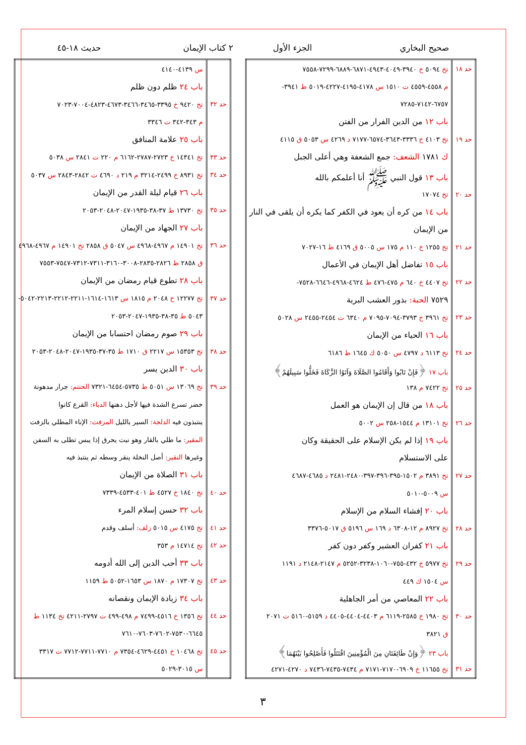صحيح البخاري الجزء الأول ٢ كتاب الإيمان حديث ١٨-٤٥
| حد ١٨ | تخ ٥٠٩٤ خ ٣٩٤٠-٤٠٤٩-٤٩٤٣-٦٨٧١-٦٨٨٩-٧٢٩٩-٧٥٥٨ |
| | م ٤٥٥٨-٤٥٥٩ ت ١٥١٠ س ٤١٧٨-٤١٩٥-٤٢٢٧-٥٠١٩ ط ٣٩٤١- |
| | ٦٧٥٧-٧١٤٢-٧٢٨٥ |
| | باب ١٢ من الدين الفرار من الفتن |
| حد ١٩ | تخ ٤١٠٣ خ ٣٣٣٦-٣٦٤٣-٦٥٧٤-٧١٧٧ د ٤٢٦٩ س ٥٠٥٣ ق ٤١١٥ |
| | ك ١٧٨١ الشعف: جمع الشعفة وهي أعلى الجبل |
| | باب ١٣ قول النبي ﷺ أنا أعلمكم بالله |
| حد ٢٠ | تخ ١٧٠٧٤ |
| | باب ١٤ من كره أن يعود في الكفر كما يكره أن يلقى في النار |
| | من الإيمان |
| حد ٢١ | تخ ١٢٥٥ خ ١١٠ م ١٧٥ س ٥٠٠٥ ق ٤١٦٩ ط ١٦-٧٠٢٧ |
| | باب ١٥ تفاضل أهل الإيمان في الأعمال |
| حد ٢٢ | تخ ٤٤٠٧ خ ٦٤٠ م ٤٧٥-٤٧٦ ط ٤٦٢٤-٤٩٦٨-٦٦٤٦-٧٥٢٨- |
| | ٧٥٢٩ الحبة: بذور العشب البرية |
| حد ٢٣ | تخ ٣٩٦١ خ ٣٧٩٣-٧٠٩٤-٧٠٩٥ م ٦٣٤٠ ت ٢٤٥٤-٢٤٥٥ س ٥٠٢٨ |
| | باب ١٦ الحياء من الإيمان |
| حد ٢٤ | تخ ٦١١٣ د ٤٧٩٧ س ٥٠٥٠ ك ١٦٤٥ ط ٦١٨٦ |
| | باب ١٧ ﴿فَإِنْ تَابُوا وَأَقَامُوا الصَّلَاةَ وَآتَوُا الزَّكَاةَ فَخَلُّوا سَبِيلَهُمْ﴾ |
| حد ٢٥ | تخ ٧٤٢٢ م ١٣٨ |
| | باب ١٨ من قال إن الإيمان هو العمل |
| حد ٢٦ | تخ ١٣١٠١ م ١٥٤٤-٢٥٨ س ٥٠٠٢ |
| | باب ١٩ إذا لم يكن الإسلام على الحقيقة وكان |
| | على الاستسلام |
| حد ٢٧ | تخ ٣٨٩١ م ١٥٠٢-٣٩٥-٣٩٦-٣٩٧-٢٤٨٠-٢٤٨١ د ٤٦٨٥-٤٦٨٧ |
| | س ٥٠٠٩-٥٠١٠ |
| | باب ٢٠ إفشاء السلام من الإسلام |
| حد ٢٨ | تخ ٨٩٢٧ م ١٢-٦٣٠٨ د ١٦٩ س ٥١٩٦ ق ٥٠١٧-٣٣٧٦ |
| | باب ٢١ كفران العشير وكفر دون كفر |
| حد ٢٩ | تخ ٥٩٧٧ خ ٤٣٢-٧٥٥-١٠٦٠-٣٢٣٨-٥٢٥٢ م ٢١٤٧-٢١٤٨ د ١١٩١ |
| | س ١٥٠٤ ك ٤٤٩ |
| | باب ٢٢ المعاصي من أمر الجاهلية |
| حد ٣٠ | تخ ١٩٨٠ خ ٢٥٨٥-٦١١٩ م ٤٤٠٣-٤٤٠٤-٤٤٠٥ د ٥١٥٩-٥١٦٠ ت ٢٠٧١ |
| | ق ٣٨٢١ |
| | باب ٢٣ ﴿وَإِنْ طَائِفَتَانِ مِنَ الْمُؤْمِنِينَ اقْتَتَلُوا فَأَصْلِحُوا بَيْنَهُمَا﴾ |
| حد ٣١ | تخ ١١٦٥٥ خ ٦٩٠٩-٧١٧٠-٧١٧١ م ٧٤٣٤-٧٤٣٥-٧٤٣٦ د ٤٢٧٠-٤٢٧١ |
| | س ٤١٣٩-٤١٤٠ |
| | باب ٢٤ ظلم دون ظلم |
| حد ٣٢ | تخ ٩٤٢٠ خ ٣٣٩٥-٣٤٦٥-٣٤٦٦-٤٦٧٣-٤٨٢٣-٧٠٠٤-٧٠٢٣ |
| | م ٣٤٣-٣٤٢ ت ٣٣٤٦ |
| | باب ٢٥ علامة المنافق |
| حد ٣٣ | تخ ١٤٣٤١ خ ٢٧٢٣-٢٧٨٧-٦١٦٢ م ٢٢٠ ت ٢٨٤١ س ٥٠٣٨ |
| حد ٣٤ | تخ ٨٩٣١ خ ٢٤٩٩-٣٢١٤ م ٢١٩ د ٤٦٩٠ ت ٢٨٤٢-٢٨٤٣ س ٥٠٣٧ |
| | باب ٢٦ قيام ليلة القدر من الإيمان |
| حد ٣٥ | تخ ١٣٧٣٠ ط ٣٧-٣٨-١٩٣٥-٢٠٤٧-٢٠٤٨-٢٠٥٣ |
| | باب ٢٧ الجهاد من الإيمان |
| حد ٣٦ | تخ ١٤٩٠١ م ٤٩٦٧-٤٩٦٨ س ٥٠٤٧ ق ٢٨٥٨ تخ ١٤٩٠١ م ٤٩٦٧-٤٩٦٨ |
| | ق ٢٨٥٨ ط ٢٨٢٦-٢٨٣٥-٣٠٠٨-٣١٦٠-٧٣١١-٧٣١٢-٧٥٤٧-٧٥٥٣ |
| | باب ٢٨ تطوع قيام رمضان من الإيمان |
| حد ٣٧ | تخ ١٢٢٧٧ خ ٢٠٤٨ م ١٨١٥ س ١٦١٣-١٦١٤-٢٢١١-٢٢١٢-٢٢١٣-٥٠٤٢- |
| | ٥٠٤٣ ط ٣٥-٣٨-١٩٣٥-٢٠٤٧-٢٠٥٣ |
| | باب ٢٩ صوم رمضان احتسابا من الإيمان |
| حد ٣٨ | تخ ١٥٣٥٣ س ٢٢١٧ ق ١٧١٠ ط ٣٥-٣٧-١٩٣٥-٢٠٤٧-٢٠٤٨-٢٠٥٣ |
| | باب ٣٠ الدين يسر |
| حد ٣٩ | تخ ١٣٠٦٩ س ٥٠٥١ ط ٥٧٣٥-٦٤٥٤-٧٣٢١ الحنتم: جرار مدهونة |
| | خضر تسرع الشدة فيها لأجل دهنها الدباء: القرع كانوا |
| | ينتبذون فيه الدلجة: السير بالليل المزفت: الإناء المطلي بالزفت |
| | المقير: ما طلي بالقار وهو نبت يحرق إذا يبس تطلى به السفن |
| | وغيرها النقير: أصل النخلة ينقر وسطه ثم ينتبذ فيه |
| | باب ٣١ الصلاة من الإيمان |
| حد ٤٠ | تخ ١٨٤٠ خ ٤٥٢٧ ط ٤٠١-٤٥٣٣-٧٣٣٩ |
| | باب ٣٢ حسن إسلام المرء |
| حد ٤١ | تخ ٤١٧٥ س ٥٠١٥ زلف: أسلف وقدم |
| حد ٤٢ | تخ ١٤٧١٤ م ٣٥٣ |
| | باب ٣٣ أحب الدين إلى الله أدومه |
| حد ٤٣ | تخ ١٧٣٠٧ م ١٨٧٠ س ١٦٥٣-٥٠٥٢ ط ١١٥٩ |
| | باب ٣٤ زيادة الإيمان ونقصانه |
| حد ٤٤ | تخ ١٣٥٦ خ ٤٥١٦-٧٤٩٩ م ٤٩٨-٤٩٩ ت ٢٧٩٧-٤٢١١ تخ ١١٣٤ ط |
| | ٦٦٤٥-٧٥٣٠-٧٦٠٢-٧٦٠٣-٧٦١٠ |
| حد ٤٥ | تخ ١٠٤٦٨ خ ٤٤٥١-٤٦٢٩-٧٣٥٤ م ٧٧١٠-٧٧١١-٧٧١٢ ت ٣٣١٧ |
| | س ٣٠١٥-٥٠٢٩ |
٣